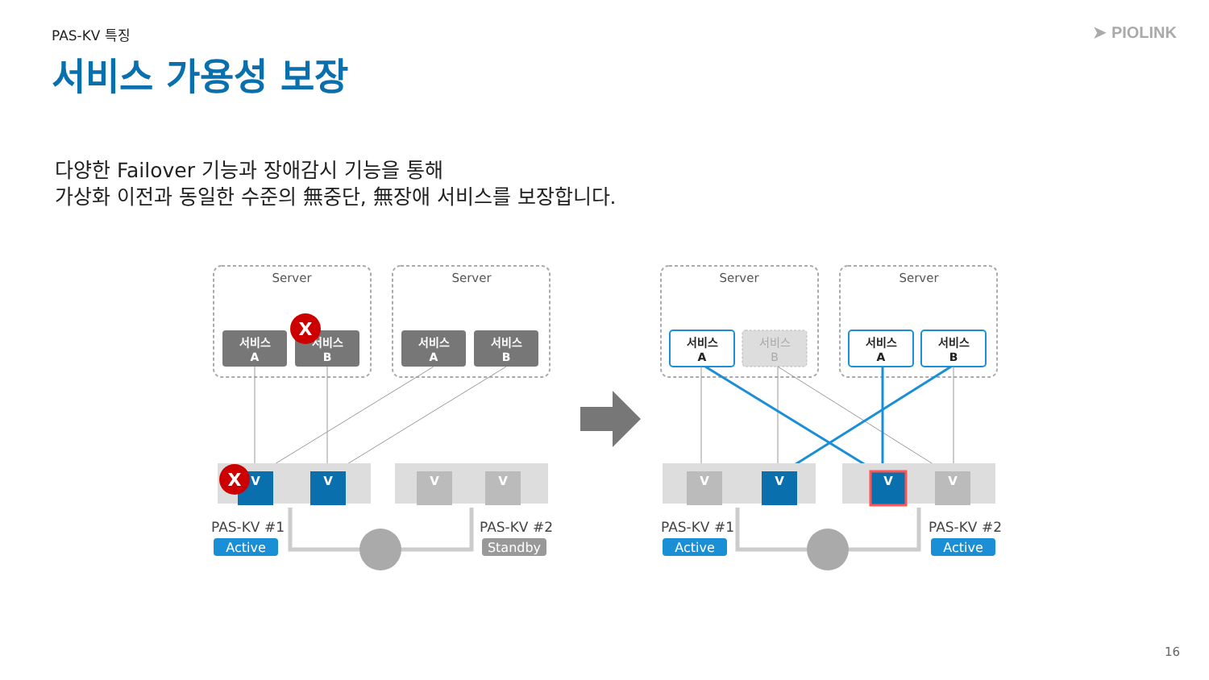PAS-KV 특징 ➤ PIOLINK
서비스 가용성 보장
다양한 Failover 기능과 장애감시 기능을 통해
가상화 이전과 동일한 수준의 無중단, 無장애 서비스를 보장합니다.
Server
Server
Server
Server
서비스
A
서비스
B
서비스
A
서비스
B
서비스
A
서비스
A
서비스
B
서비스
B
V
V
V
V
V
V
V
V
X
X
PAS-KV #1
PAS-KV #2
PAS-KV #1
PAS-KV #2
Active
Standby
Active
Active
16